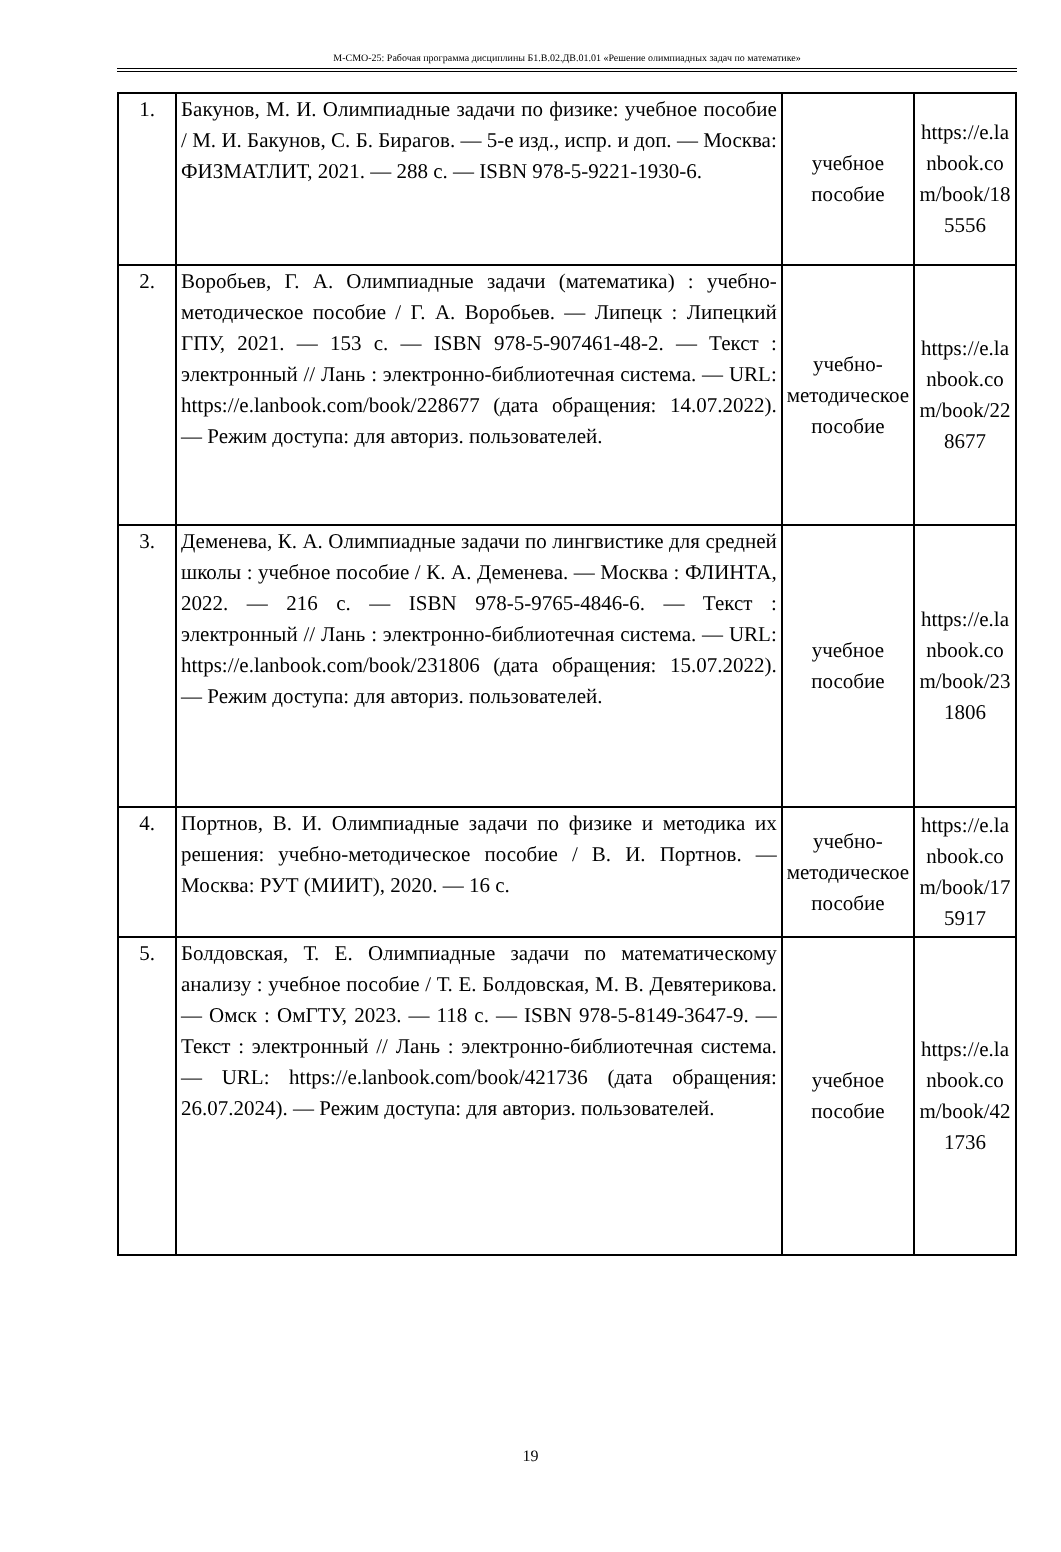М-СМО-25: Рабочая программа дисциплины Б1.В.02.ДВ.01.01 «Решение олимпиадных задач по математике»
| 1. | Бакунов, М. И. Олимпиадные задачи по физике: учебное пособие / М. И. Бакунов, С. Б. Бирагов. — 5-е изд., испр. и доп. — Москва: ФИЗМАТЛИТ, 2021. — 288 с. — ISBN 978-5-9221-1930-6. | учебное пособие | https://e.lanbook.com/book/185556 |
| 2. | Воробьев, Г. А. Олимпиадные задачи (математика) : учебно-методическое пособие / Г. А. Воробьев. — Липецк : Липецкий ГПУ, 2021. — 153 с. — ISBN 978-5-907461-48-2. — Текст : электронный // Лань : электронно-библиотечная система. — URL: https://e.lanbook.com/book/228677 (дата обращения: 14.07.2022). — Режим доступа: для авториз. пользователей. | учебно-методическое пособие | https://e.lanbook.com/book/228677 |
| 3. | Деменева, К. А. Олимпиадные задачи по лингвистике для средней школы : учебное пособие / К. А. Деменева. — Москва : ФЛИНТА, 2022. — 216 с. — ISBN 978-5-9765-4846-6. — Текст : электронный // Лань : электронно-библиотечная система. — URL: https://e.lanbook.com/book/231806 (дата обращения: 15.07.2022). — Режим доступа: для авториз. пользователей. | учебное пособие | https://e.lanbook.com/book/231806 |
| 4. | Портнов, В. И. Олимпиадные задачи по физике и методика их решения: учебно-методическое пособие / В. И. Портнов. — Москва: РУТ (МИИТ), 2020. — 16 с. | учебно-методическое пособие | https://e.lanbook.com/book/175917 |
| 5. | Болдовская, Т. Е. Олимпиадные задачи по математическому анализу : учебное пособие / Т. Е. Болдовская, М. В. Девятерикова. — Омск : ОмГТУ, 2023. — 118 с. — ISBN 978-5-8149-3647-9. — Текст : электронный // Лань : электронно-библиотечная система. — URL: https://e.lanbook.com/book/421736 (дата обращения: 26.07.2024). — Режим доступа: для авториз. пользователей. | учебное пособие | https://e.lanbook.com/book/421736 |
19